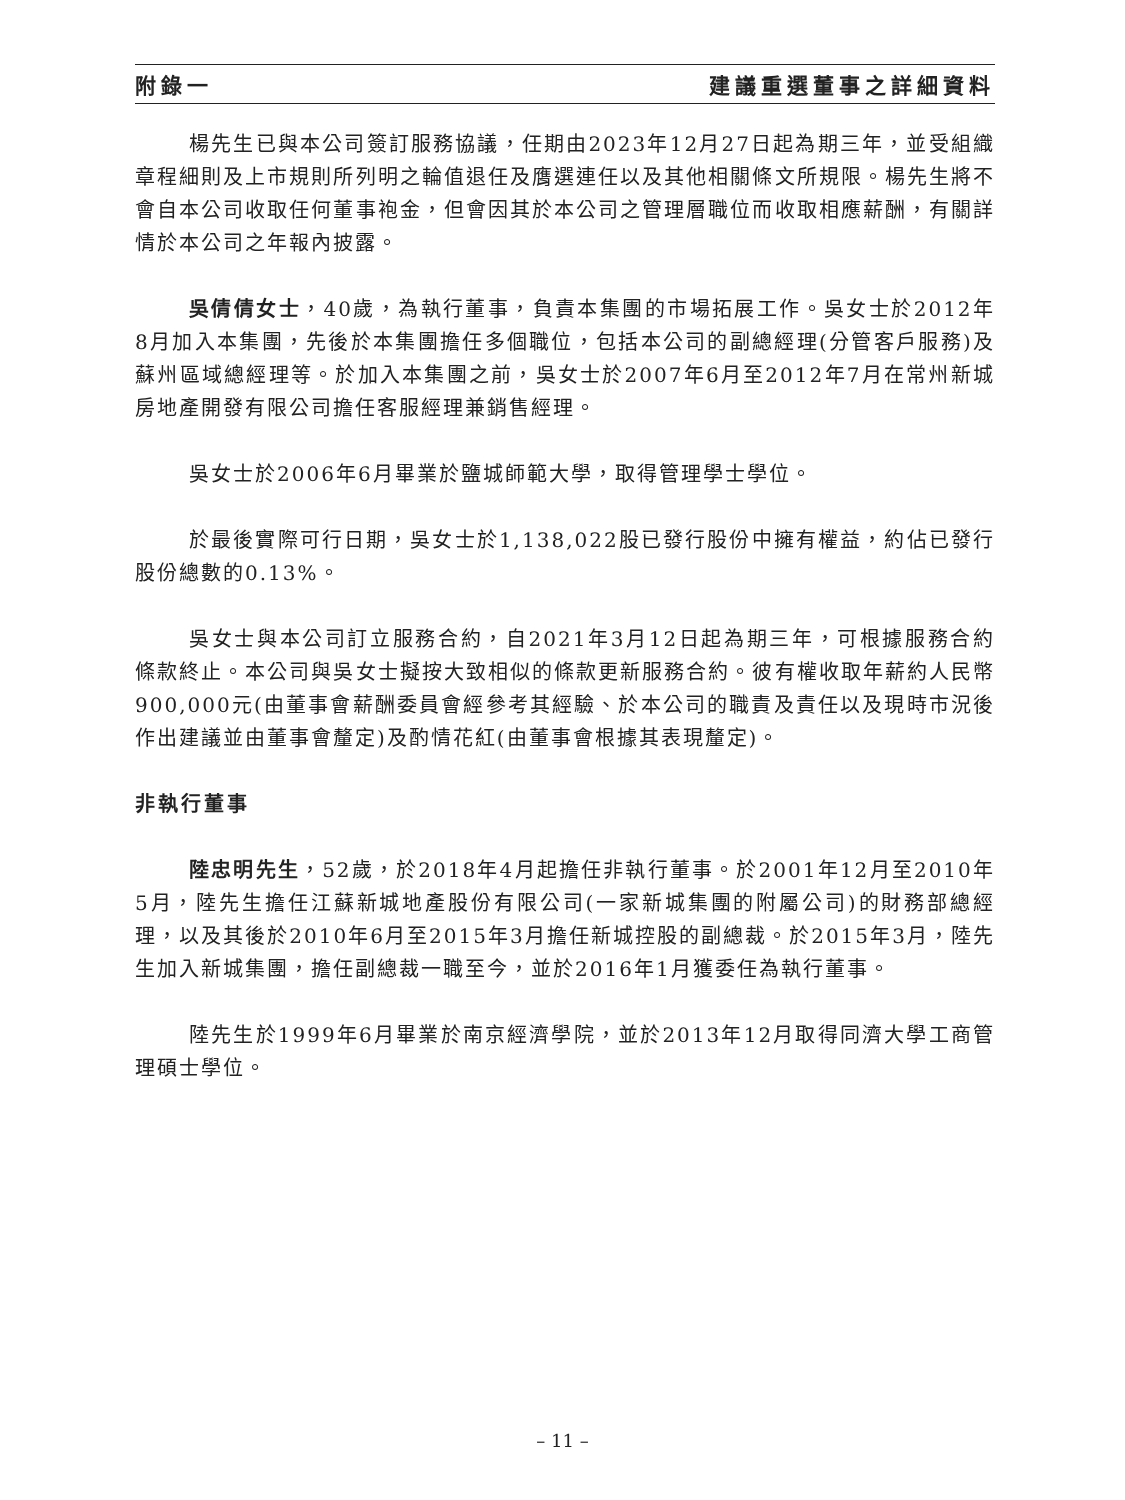附錄一 建議重選董事之詳細資料
楊先生已與本公司簽訂服務協議，任期由2023年12月27日起為期三年，並受組織章程細則及上市規則所列明之輪值退任及膺選連任以及其他相關條文所規限。楊先生將不會自本公司收取任何董事袍金，但會因其於本公司之管理層職位而收取相應薪酬，有關詳情於本公司之年報內披露。
吳倩倩女士，40歲，為執行董事，負責本集團的市場拓展工作。吳女士於2012年8月加入本集團，先後於本集團擔任多個職位，包括本公司的副總經理(分管客戶服務)及蘇州區域總經理等。於加入本集團之前，吳女士於2007年6月至2012年7月在常州新城房地產開發有限公司擔任客服經理兼銷售經理。
吳女士於2006年6月畢業於鹽城師範大學，取得管理學士學位。
於最後實際可行日期，吳女士於1,138,022股已發行股份中擁有權益，約佔已發行股份總數的0.13%。
吳女士與本公司訂立服務合約，自2021年3月12日起為期三年，可根據服務合約條款終止。本公司與吳女士擬按大致相似的條款更新服務合約。彼有權收取年薪約人民幣900,000元(由董事會薪酬委員會經參考其經驗、於本公司的職責及責任以及現時市況後作出建議並由董事會釐定)及酌情花紅(由董事會根據其表現釐定)。
非執行董事
陸忠明先生，52歲，於2018年4月起擔任非執行董事。於2001年12月至2010年5月，陸先生擔任江蘇新城地產股份有限公司(一家新城集團的附屬公司)的財務部總經理，以及其後於2010年6月至2015年3月擔任新城控股的副總裁。於2015年3月，陸先生加入新城集團，擔任副總裁一職至今，並於2016年1月獲委任為執行董事。
陸先生於1999年6月畢業於南京經濟學院，並於2013年12月取得同濟大學工商管理碩士學位。
– 11 –